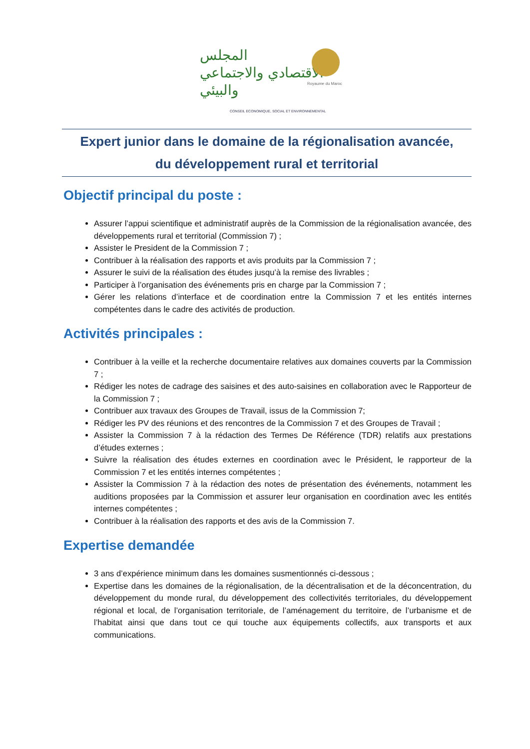المجلس
الاقتصادي والاجتماعي
والبيئي
Royaume du Maroc
CONSEIL ECONOMIQUE, SOCIAL ET ENVIRONNEMENTAL
Expert junior dans le domaine de la régionalisation avancée,
du développement rural et territorial
Objectif principal du poste :
Assurer l’appui scientifique et administratif auprès de la Commission de la régionalisation avancée, des développements rural et territorial (Commission 7) ;
Assister le President de la Commission 7 ;
Contribuer à la réalisation des rapports et avis produits par la Commission 7 ;
Assurer le suivi de la réalisation des études jusqu’à la remise des livrables ;
Participer à l’organisation des événements pris en charge par la Commission 7 ;
Gérer les relations d’interface et de coordination entre la Commission 7 et les entités internes compétentes dans le cadre des activités de production.
Activités principales :
Contribuer à la veille et la recherche documentaire relatives aux domaines couverts par la Commission 7 ;
Rédiger les notes de cadrage des saisines et des auto-saisines en collaboration avec le Rapporteur de la Commission 7 ;
Contribuer aux travaux des Groupes de Travail, issus de la Commission 7;
Rédiger les PV des réunions et des rencontres de la Commission 7 et des Groupes de Travail ;
Assister la Commission 7 à la rédaction des Termes De Référence (TDR) relatifs aux prestations d’études externes ;
Suivre la réalisation des études externes en coordination avec le Président, le rapporteur de la Commission 7 et les entités internes compétentes ;
Assister la Commission 7 à la rédaction des notes de présentation des événements, notamment les auditions proposées par la Commission et assurer leur organisation en coordination avec les entités internes compétentes ;
Contribuer à la réalisation des rapports et des avis de la Commission 7.
Expertise demandée
3 ans d’expérience minimum dans les domaines susmentionnés ci-dessous ;
Expertise dans les domaines de la régionalisation, de la décentralisation et de la déconcentration, du développement du monde rural, du développement des collectivités territoriales, du développement régional et local, de l’organisation territoriale, de l’aménagement du territoire, de l’urbanisme et de l’habitat ainsi que dans tout ce qui touche aux équipements collectifs, aux transports et aux communications.